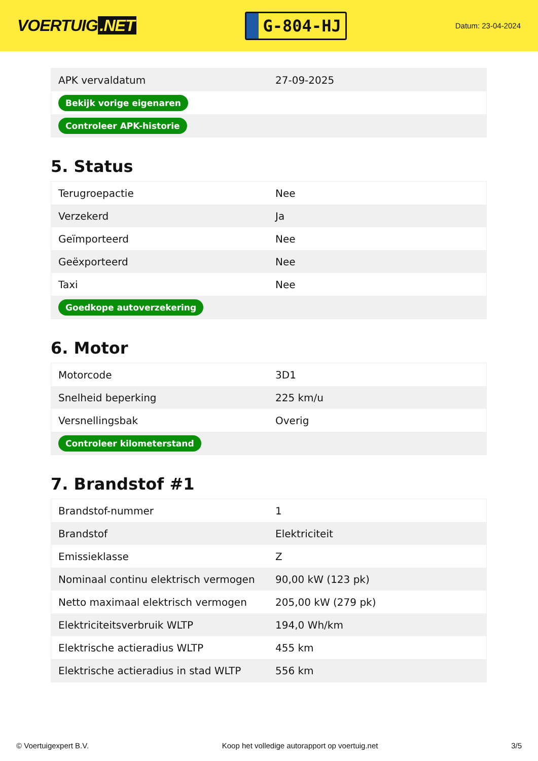VOERTUIG.NET
G-804-HJ
Datum: 23-04-2024
| APK vervaldatum | 27-09-2025 |
| Bekijk vorige eigenaren | |
| Controleer APK-historie | |
5. Status
| Terugroepactie | Nee |
| Verzekerd | Ja |
| Geïmporteerd | Nee |
| Geëxporteerd | Nee |
| Taxi | Nee |
| Goedkope autoverzekering | |
6. Motor
| Motorcode | 3D1 |
| Snelheid beperking | 225 km/u |
| Versnellingsbak | Overig |
| Controleer kilometerstand | |
7. Brandstof #1
| Brandstof-nummer | 1 |
| Brandstof | Elektriciteit |
| Emissieklasse | Z |
| Nominaal continu elektrisch vermogen | 90,00 kW (123 pk) |
| Netto maximaal elektrisch vermogen | 205,00 kW (279 pk) |
| Elektriciteitsverbruik WLTP | 194,0 Wh/km |
| Elektrische actieradius WLTP | 455 km |
| Elektrische actieradius in stad WLTP | 556 km |
© Voertuigexpert B.V. Koop het volledige autorapport op voertuig.net 3/5